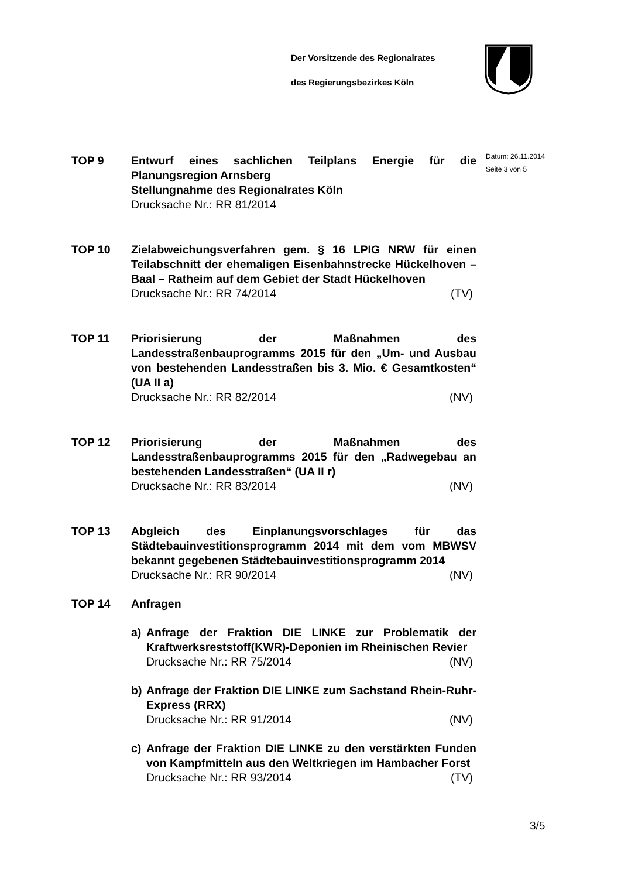Der Vorsitzende des Regionalrates
des Regierungsbezirkes Köln
Datum: 26.11.2014
Seite 3 von 5
TOP 9 Entwurf eines sachlichen Teilplans Energie für die Planungsregion Arnsberg
Stellungnahme des Regionalrates Köln
Drucksache Nr.: RR 81/2014
TOP 10 Zielabweichungsverfahren gem. § 16 LPIG NRW für einen Teilabschnitt der ehemaligen Eisenbahnstrecke Hückelhoven – Baal – Ratheim auf dem Gebiet der Stadt Hückelhoven
Drucksache Nr.: RR 74/2014 (TV)
TOP 11 Priorisierung der Maßnahmen des Landesstraßenbauprogramms 2015 für den „Um- und Ausbau von bestehenden Landesstraßen bis 3. Mio. € Gesamtkosten“ (UA II a)
Drucksache Nr.: RR 82/2014 (NV)
TOP 12 Priorisierung der Maßnahmen des Landesstraßenbauprogramms 2015 für den „Radwegebau an bestehenden Landesstraßen“ (UA II r)
Drucksache Nr.: RR 83/2014 (NV)
TOP 13 Abgleich des Einplanungsvorschlages für das Städtebauinvestitionsprogramm 2014 mit dem vom MBWSV bekannt gegebenen Städtebauinvestitionsprogramm 2014
Drucksache Nr.: RR 90/2014 (NV)
TOP 14 Anfragen
a) Anfrage der Fraktion DIE LINKE zur Problematik der Kraftwerksreststoff(KWR)-Deponien im Rheinischen Revier
Drucksache Nr.: RR 75/2014 (NV)
b) Anfrage der Fraktion DIE LINKE zum Sachstand Rhein-Ruhr-Express (RRX)
Drucksache Nr.: RR 91/2014 (NV)
c) Anfrage der Fraktion DIE LINKE zu den verstärkten Funden von Kampfmitteln aus den Weltkriegen im Hambacher Forst
Drucksache Nr.: RR 93/2014 (TV)
3/5